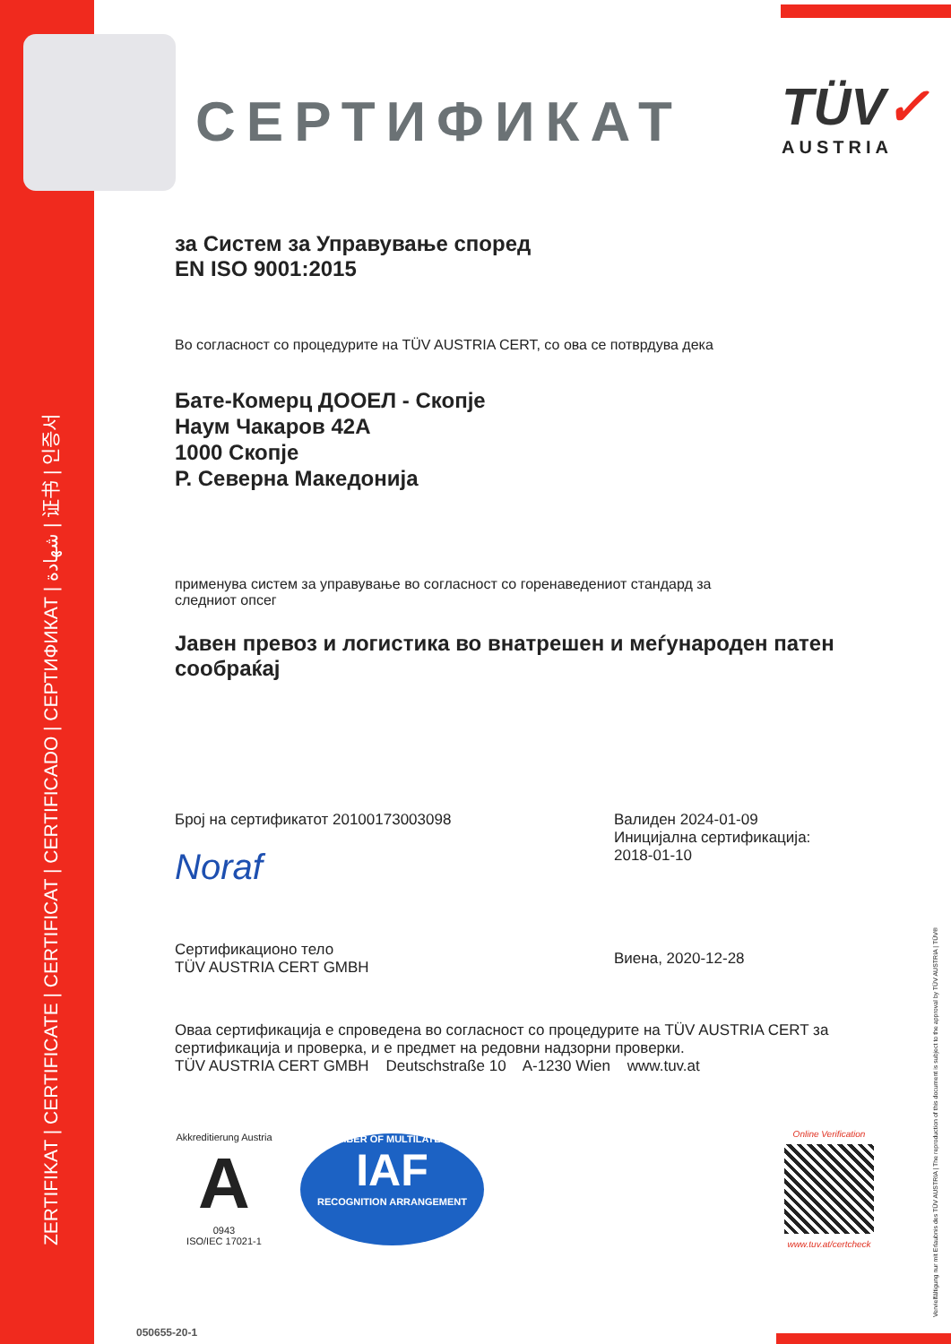ZERTIFIKAT | CERTIFICATE | CERTIFICAT | CERTIFICADO | СЕРТИФИКАТ | شهادة | 证书 | 인증서
СЕРТИФИКАТ
TÜV✓
AUSTRIA
за Систем за Управување според
EN ISO 9001:2015
Во согласност со процедурите на TÜV AUSTRIA CERT, со ова се потврдува дека
Бате-Комерц ДООЕЛ - Скопје
Наум Чакаров 42A
1000 Скопје
Р. Северна Македонија
применува систем за управување во согласност со горенаведениот стандард за
следниот опсег
Јавен превоз и логистика во внатрешен и меѓународен патен сообраќај
Број на сертификатот 20100173003098
Noraf
Сертификационо тело
TÜV AUSTRIA CERT GMBH
Валиден 2024-01-09
Иницијална сертификација:
2018-01-10
Виена, 2020-12-28
Оваа сертификација е спроведена во согласност со процедурите на TÜV AUSTRIA CERT за сертификација и проверка, и е предмет на редовни надзорни проверки.
TÜV AUSTRIA CERT GMBH Deutschstraße 10 A-1230 Wien www.tuv.at
Akkreditierung Austria
A
0943
ISO/IEC 17021-1
MEMBER OF MULTILATERAL
IAF
RECOGNITION ARRANGEMENT
Online Verification
www.tuv.at/certcheck
050655-20-1
Vervielfältigung nur mit Erlaubnis des TÜV AUSTRIA | The reproduction of this document is subject to the approval by TÜV AUSTRIA | TÜV®